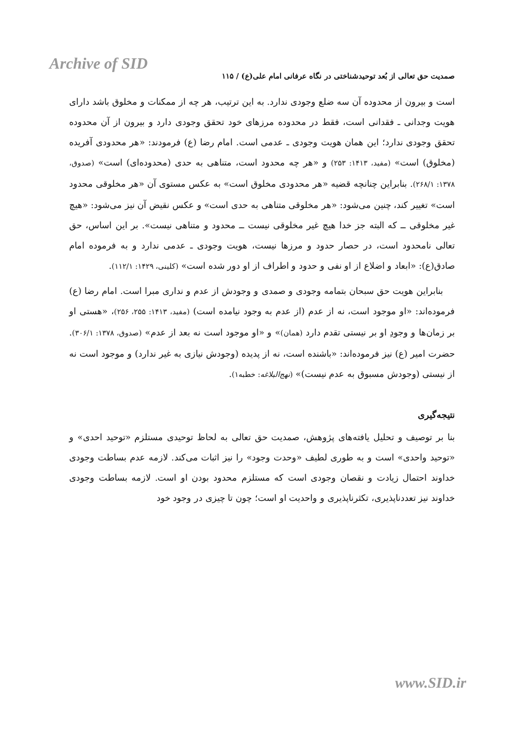Archive of SID
صمدیت حق تعالی از بُعد توحیدشناختی در نگاه عرفانی امام علی(ع) / ۱۱۵
است و بیرون از محدوده آن سه ضلع وجودی ندارد. به این ترتیب، هر چه از ممکنات و مخلوق باشد دارای هویت وجدانی ـ فقدانی است، فقط در محدوده مرزهای خود تحقق وجودی دارد و بیرون از آن محدوده تحقق وجودی ندارد؛ این همان هویت وجودی ـ عدمی است. امام رضا (ع) فرمودند: «هر محدودی آفریده (مخلوق) است» (مفید، ۱۴۱۳: ۲۵۳) و «هر چه محدود است، متناهی به حدی (محدوده‌ای) است» (صدوق، ۱۳۷۸: ۲۶۸/۱). بنابراین چنانچه قضیه «هر محدودی مخلوق است» به عکس مستوی آن «هر مخلوقی محدود است» تغییر کند، چنین می‌شود: «هر مخلوقی متناهی به حدی است» و عکس نقیض آن نیز می‌شود: «هیچ غیر مخلوقی ــ که البته جز خدا هیچ غیر مخلوقی نیست ــ محدود و متناهی نیست». بر این اساس، حق تعالی نامحدود است، در حصار حدود و مرزها نیست، هویت وجودی ـ عدمی ندارد و به فرموده امام صادق(ع): «ابعاد و اضلاع از او نفی و حدود و اطراف از او دور شده است» (کلینی، ۱۴۲۹: ۱۱۲/۱).
بنابراین هویت حق سبحان بتمامه وجودی و صمدی و وجودش از عدم و نداری مبرا است. امام رضا (ع) فرموده‌اند: «او موجود است، نه از عدم (از عدم به وجود نیامده است) (مفید، ۱۴۱۳: ۲۵۵، ۲۵۶)، «هستی او بر زمان‌ها و وجودِ او بر نیستی تقدم دارد (همان)» و «او موجود است نه بعد از عدم» (صدوق، ۱۳۷۸: ۳۰۶/۱). حضرت امیر (ع) نیز فرموده‌اند: «باشنده است، نه از پدیده (وجودش نیازی به غیر ندارد) و موجود است نه از نیستی (وجودش مسبوق به عدم نیست)» (نهج‌البلاغه: خطبه۱).
نتیجه‌گیری
بنا بر توصیف و تحلیل یافته‌های پژوهش، صمدیت حق تعالی به لحاظ توحیدی مستلزم «توحید احدی» و «توحید واحدی» است و به طوری لطیف «وحدت وجود» را نیز اثبات می‌کند. لازمه عدم بساطت وجودی خداوند احتمال زیادت و نقصان وجودی است که مستلزم محدود بودن او است. لازمه بساطت وجودی خداوند نیز تعددناپذیری، تکثرناپذیری و واحدیت او است؛ چون تا چیزی در وجود خود
www.SID.ir